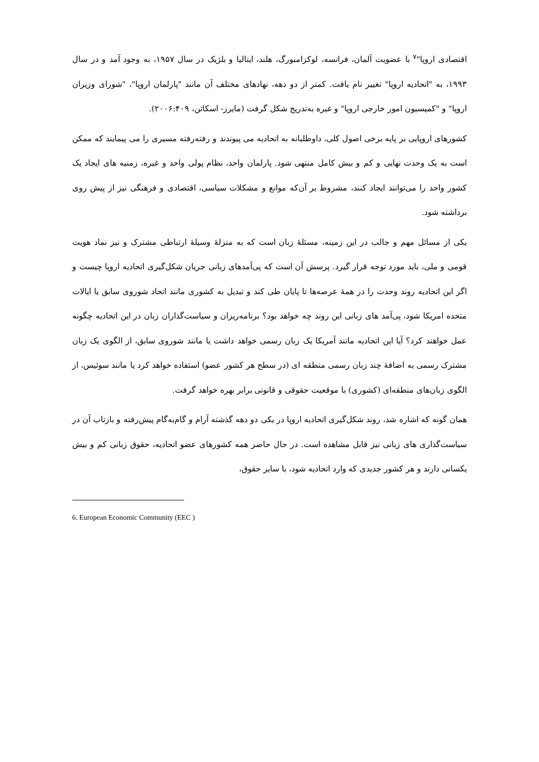اقتصادی اروپا"<sup>۷</sup> با عضویت آلمان، فرانسه، لوکزامبورگ، هلند، ایتالیا و بلژیک در سال ۱۹۵۷، به وجود آمد و در سال ۱۹۹۳، به "اتحادیه اروپا" تغییر نام یافت. کمتر از دو دهه، نهادهای مختلف آن مانند "پارلمان اروپا"، "شورای وزیران اروپا" و "کمیسیون امور خارجی اروپا" و غیره به‌تدریج شکل گرفت (مایرز- اسکاتن، ۲۰۰۶:۴۰۹).
کشورهای اروپایی بر پایه برخی اصول کلی، داوطلبانه به اتحادیه می پیوندند و رفته‌رفته مسیری را می پیمایند که ممکن است به یک وحدت نهایی و کم و بیش کامل منتهی شود. پارلمان واحد، نظام پولی واحد و غیره، زمنیه های ایجاد یک کشور واحد را می‌توانند ایجاد کنند، مشروط بر آن‌که موانع و مشکلات سیاسی، اقتصادی و فرهنگی نیز از پیش روی برداشته شود.
یکی از مسائل مهم و جالب در این زمینه، مسئلهٔ زبان است که به منزلهٔ وسیلهٔ ارتباطی مشترک و نیز نماد هویت قومی و ملی، باید مورد توجه قرار گیرد. پرسش آن است که پی‌آمدهای زبانی جریان شکل‌گیری اتحادیه اروپا چیست و اگر این اتحادیه روند وحدت را در همهٔ عرصه‌ها تا پایان طی کند و تبدیل به کشوری مانند اتحاد شوروی سابق یا ایالات متحده امریکا شود، پی‌آمد های زبانی این روند چه خواهد بود؟ برنامه‌ریزان و سیاست‌گذاران زبان در این اتحادیه چگونه عمل خواهند کرد؟ آیا این اتحادیه مانند آمریکا یک زبان رسمی خواهد داشت یا مانند شوروی سابق، از الگوی یک زبان مشترک رسمی به اضافهٔ چند زبان رسمی منطقه ای (در سطح هر کشور عضو) استفاده خواهد کرد یا مانند سوئیس، از الگوی زبان‌های منطقه‌ای (کشوری) با موقعیت حقوقی و قانونی برابر بهره خواهد گرفت.
همان گونه که اشاره شد، روند شکل‌گیری اتحادیه اروپا در یکی دو دهه گذشته آرام و گام‌به‌گام پیش‌رفته و بازتاب آن در سیاست‌گذاری های زبانی نیز قابل مشاهده است. در حال حاضر همه کشورهای عضو اتحادیه، حقوق زبانی کم و بیش یکسانی دارند و هر کشور جدیدی که وارد اتحادیه شود، با سایر حقوق،
6. European Economic Community (EEC )